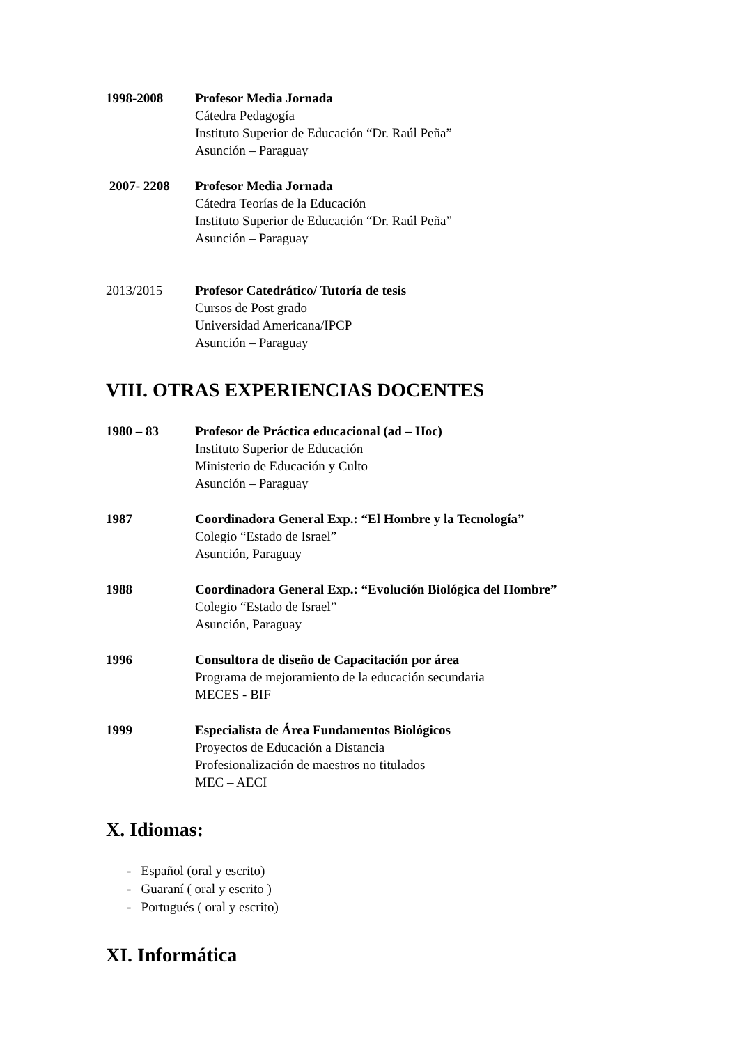1998-2008 Profesor Media Jornada
Cátedra Pedagogía
Instituto Superior de Educación “Dr. Raúl Peña”
Asunción – Paraguay
2007- 2208 Profesor Media Jornada
Cátedra Teorías de la Educación
Instituto Superior de Educación “Dr. Raúl Peña”
Asunción – Paraguay
2013/2015 Profesor Catedrático/ Tutoría de tesis
Cursos de Post grado
Universidad Americana/IPCP
Asunción – Paraguay
VIII. OTRAS EXPERIENCIAS DOCENTES
1980 – 83 Profesor de Práctica educacional (ad – Hoc)
Instituto Superior de Educación
Ministerio de Educación y Culto
Asunción – Paraguay
1987 Coordinadora General Exp.: “El Hombre y la Tecnología”
Colegio “Estado de Israel”
Asunción, Paraguay
1988 Coordinadora General Exp.: “Evolución Biológica del Hombre”
Colegio “Estado de Israel”
Asunción, Paraguay
1996 Consultora de diseño de Capacitación por área
Programa de mejoramiento de la educación secundaria
MECES - BIF
1999 Especialista de Área Fundamentos Biológicos
Proyectos de Educación a Distancia
Profesionalización de maestros no titulados
MEC – AECI
X. Idiomas:
- Español (oral y escrito)
- Guaraní ( oral y escrito )
- Portugués ( oral y escrito)
XI. Informática